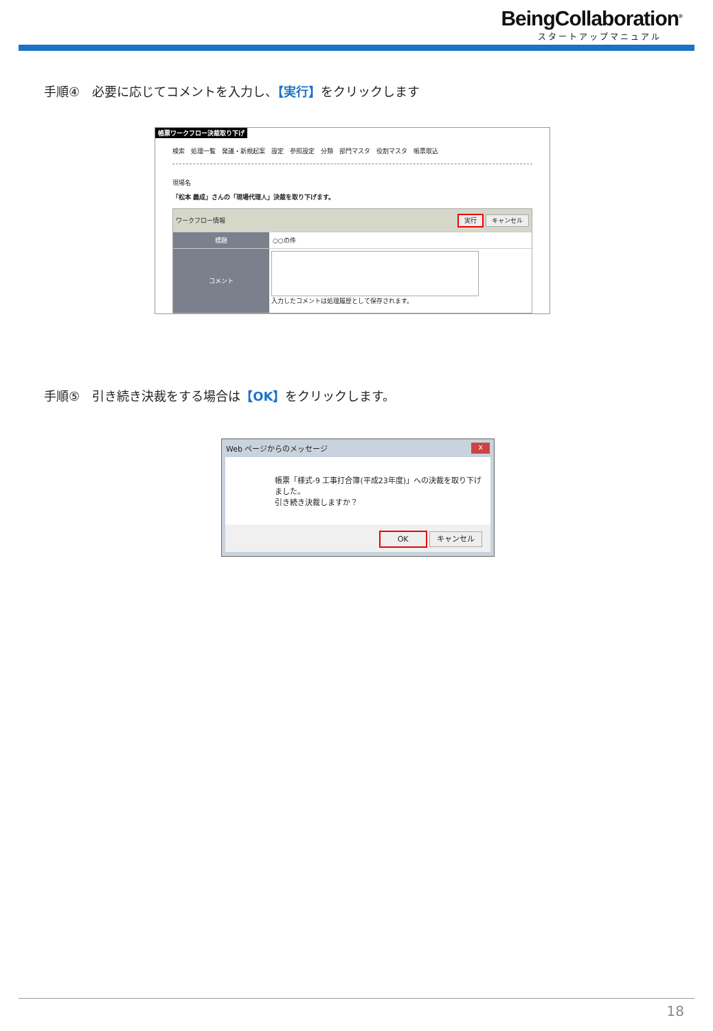BeingCollaboration<sup>®</sup>
スタートアップマニュアル
手順④　必要に応じてコメントを入力し、【実行】をクリックします
帳票ワークフロー決裁取り下げ
検索　処理一覧　発議・新規起案　設定　参照設定　分類　部門マスタ　役割マスタ　帳票取込
現場名
「松本 義成」さんの「現場代理人」決裁を取り下げます。
ワークフロー情報 実行 キャンセル
標題 ○○の件
コメント
入力したコメントは処理履歴として保存されます。
手順⑤　引き続き決裁をする場合は【OK】をクリックします。
Web ページからのメッセージ x
帳票「様式-9 工事打合簿(平成23年度)」への決裁を取り下げました。
引き続き決裁しますか？
OK キャンセル
18